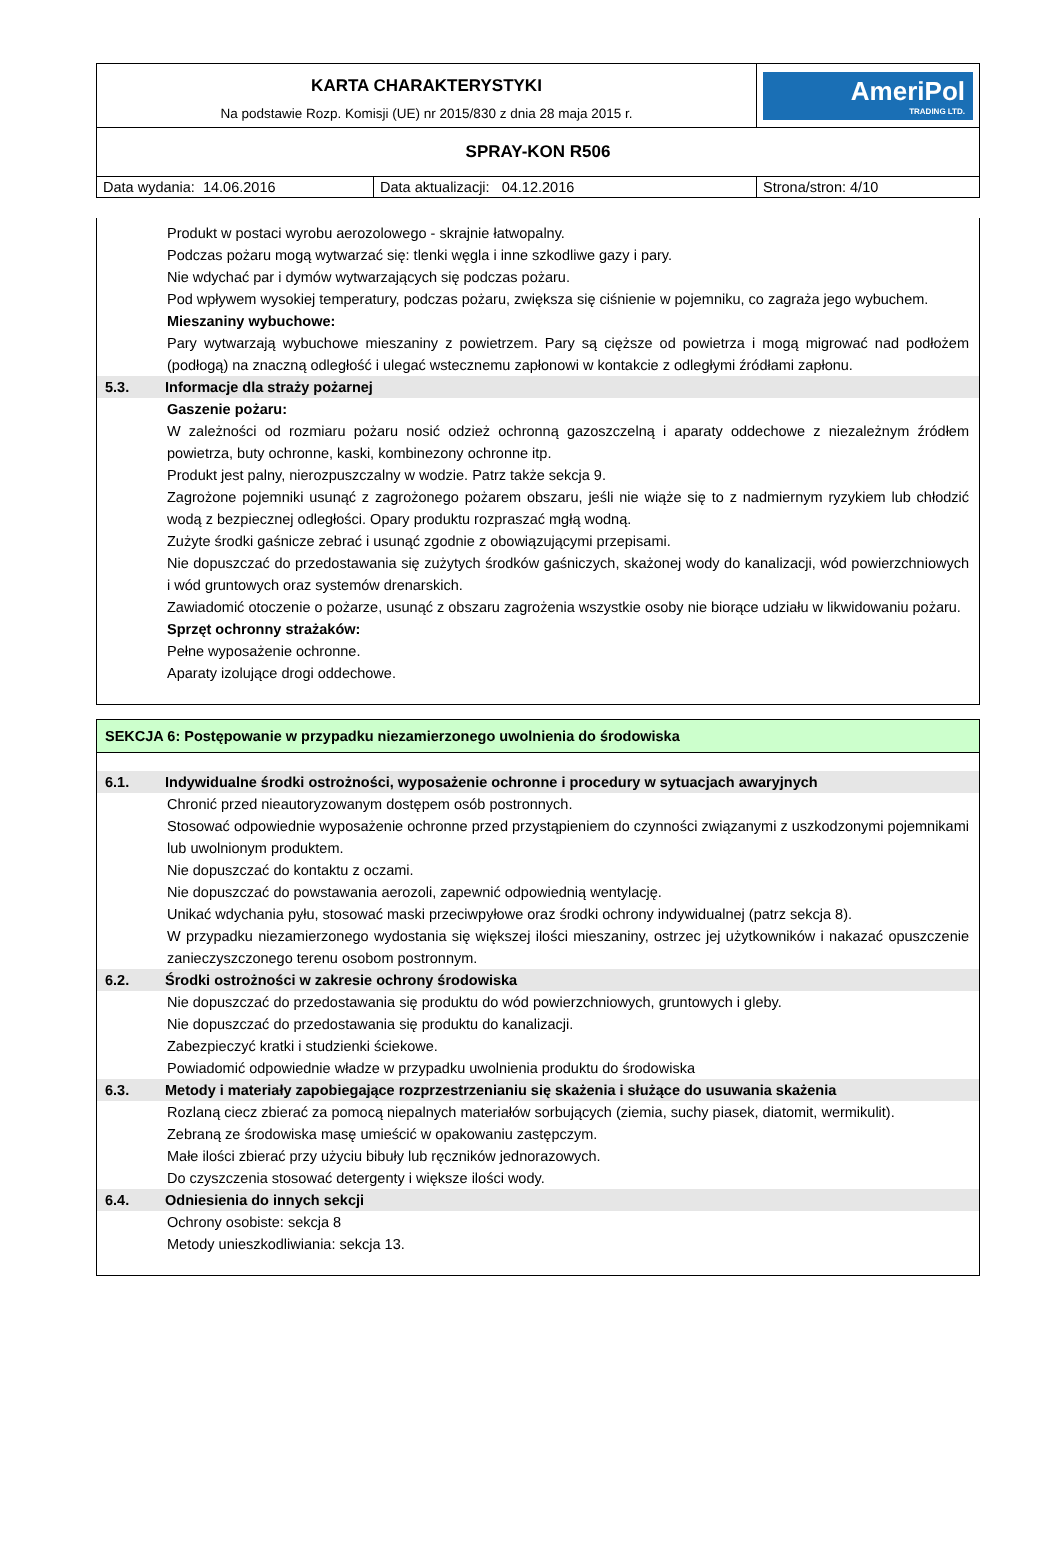| KARTA CHARAKTERYSTYKI Na podstawie Rozp. Komisji (UE) nr 2015/830 z dnia 28 maja 2015 r. | | AmeriPol TRADING LTD. |
| SPRAY-KON R506 | | |
| Data wydania: 14.06.2016 | Data aktualizacji: 04.12.2016 | Strona/stron: 4/10 |
Produkt w postaci wyrobu aerozolowego - skrajnie łatwopalny.
Podczas pożaru mogą wytwarzać się: tlenki węgla i inne szkodliwe gazy i pary.
Nie wdychać par i dymów wytwarzających się podczas pożaru.
Pod wpływem wysokiej temperatury, podczas pożaru, zwiększa się ciśnienie w pojemniku, co zagraża jego wybuchem.
Mieszaniny wybuchowe:
Pary wytwarzają wybuchowe mieszaniny z powietrzem. Pary są cięższe od powietrza i mogą migrować nad podłożem (podłogą) na znaczną odległość i ulegać wstecznemu zapłonowi w kontakcie z odległymi źródłami zapłonu.
5.3. Informacje dla straży pożarnej
Gaszenie pożaru:
W zależności od rozmiaru pożaru nosić odzież ochronną gazoszczelną i aparaty oddechowe z niezależnym źródłem powietrza, buty ochronne, kaski, kombinezony ochronne itp.
Produkt jest palny, nierozpuszczalny w wodzie. Patrz także sekcja 9.
Zagrożone pojemniki usunąć z zagrożonego pożarem obszaru, jeśli nie wiąże się to z nadmiernym ryzykiem lub chłodzić wodą z bezpiecznej odległości. Opary produktu rozpraszać mgłą wodną.
Zużyte środki gaśnicze zebrać i usunąć zgodnie z obowiązującymi przepisami.
Nie dopuszczać do przedostawania się zużytych środków gaśniczych, skażonej wody do kanalizacji, wód powierzchniowych i wód gruntowych oraz systemów drenarskich.
Zawiadomić otoczenie o pożarze, usunąć z obszaru zagrożenia wszystkie osoby nie biorące udziału w likwidowaniu pożaru.
Sprzęt ochronny strażaków:
Pełne wyposażenie ochronne.
Aparaty izolujące drogi oddechowe.
SEKCJA 6: Postępowanie w przypadku niezamierzonego uwolnienia do środowiska
6.1. Indywidualne środki ostrożności, wyposażenie ochronne i procedury w sytuacjach awaryjnych
Chronić przed nieautoryzowanym dostępem osób postronnych.
Stosować odpowiednie wyposażenie ochronne przed przystąpieniem do czynności związanymi z uszkodzonymi pojemnikami lub uwolnionym produktem.
Nie dopuszczać do kontaktu z oczami.
Nie dopuszczać do powstawania aerozoli, zapewnić odpowiednią wentylację.
Unikać wdychania pyłu, stosować maski przeciwpyłowe oraz środki ochrony indywidualnej (patrz sekcja 8).
W przypadku niezamierzonego wydostania się większej ilości mieszaniny, ostrzec jej użytkowników i nakazać opuszczenie zanieczyszczonego terenu osobom postronnym.
6.2. Środki ostrożności w zakresie ochrony środowiska
Nie dopuszczać do przedostawania się produktu do wód powierzchniowych, gruntowych i gleby.
Nie dopuszczać do przedostawania się produktu do kanalizacji.
Zabezpieczyć kratki i studzienki ściekowe.
Powiadomić odpowiednie władze w przypadku uwolnienia produktu do środowiska
6.3. Metody i materiały zapobiegające rozprzestrzenianiu się skażenia i służące do usuwania skażenia
Rozlaną ciecz zbierać za pomocą niepalnych materiałów sorbujących (ziemia, suchy piasek, diatomit, wermikulit).
Zebraną ze środowiska masę umieścić w opakowaniu zastępczym.
Małe ilości zbierać przy użyciu bibuły lub ręczników jednorazowych.
Do czyszczenia stosować detergenty i większe ilości wody.
6.4. Odniesienia do innych sekcji
Ochrony osobiste: sekcja 8
Metody unieszkodliwiania: sekcja 13.